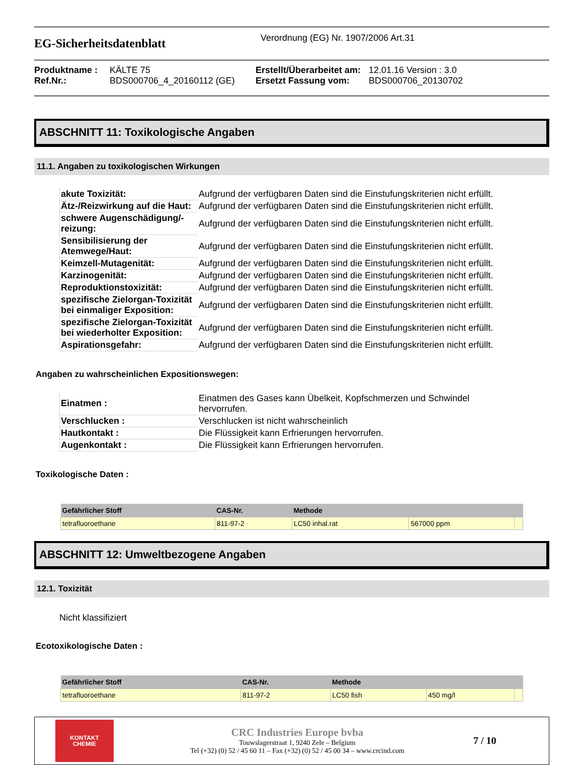EG-Sicherheitsdatenblatt
Verordnung (EG) Nr. 1907/2006 Art.31
Produktname : KÄLTE 75 Erstellt/Überarbeitet am: 12.01.16 Version : 3.0 Ref.Nr.: BDS000706_4_20160112 (GE) Ersetzt Fassung vom: BDS000706_20130702
ABSCHNITT 11: Toxikologische Angaben
11.1. Angaben zu toxikologischen Wirkungen
| akute Toxizität: | Aufgrund der verfügbaren Daten sind die Einstufungskriterien nicht erfüllt. |
| Ätz-/Reizwirkung auf die Haut: | Aufgrund der verfügbaren Daten sind die Einstufungskriterien nicht erfüllt. |
| schwere Augenschädigung/-reizung: | Aufgrund der verfügbaren Daten sind die Einstufungskriterien nicht erfüllt. |
| Sensibilisierung der Atemwege/Haut: | Aufgrund der verfügbaren Daten sind die Einstufungskriterien nicht erfüllt. |
| Keimzell-Mutagenität: | Aufgrund der verfügbaren Daten sind die Einstufungskriterien nicht erfüllt. |
| Karzinogenität: | Aufgrund der verfügbaren Daten sind die Einstufungskriterien nicht erfüllt. |
| Reproduktionstoxizität: | Aufgrund der verfügbaren Daten sind die Einstufungskriterien nicht erfüllt. |
| spezifische Zielorgan-Toxizität bei einmaliger Exposition: | Aufgrund der verfügbaren Daten sind die Einstufungskriterien nicht erfüllt. |
| spezifische Zielorgan-Toxizität bei wiederholter Exposition: | Aufgrund der verfügbaren Daten sind die Einstufungskriterien nicht erfüllt. |
| Aspirationsgefahr: | Aufgrund der verfügbaren Daten sind die Einstufungskriterien nicht erfüllt. |
Angaben zu wahrscheinlichen Expositionswegen:
| Einatmen : | Einatmen des Gases kann Übelkeit, Kopfschmerzen und Schwindel hervorrufen. |
| Verschlucken : | Verschlucken ist nicht wahrscheinlich |
| Hautkontakt : | Die Flüssigkeit kann Erfrierungen hervorrufen. |
| Augenkontakt : | Die Flüssigkeit kann Erfrierungen hervorrufen. |
Toxikologische Daten :
| Gefährlicher Stoff | CAS-Nr. | Methode | | |
| --- | --- | --- | --- | --- |
| tetrafluoroethane | 811-97-2 | LC50 inhal.rat | 567000 ppm | |
ABSCHNITT 12: Umweltbezogene Angaben
12.1. Toxizität
Nicht klassifiziert
Ecotoxikologische Daten :
| Gefährlicher Stoff | CAS-Nr. | Methode | | |
| --- | --- | --- | --- | --- |
| tetrafluoroethane | 811-97-2 | LC50 fish | 450 mg/l | |
KONTAKT
CHEMIE
CRC Industries Europe bvba
Touwslagerstraat 1, 9240 Zele – Belgium
Tel (+32) (0) 52 / 45 60 11 – Fax (+32) (0) 52 / 45 00 34 – www.crcind.com
7 / 10